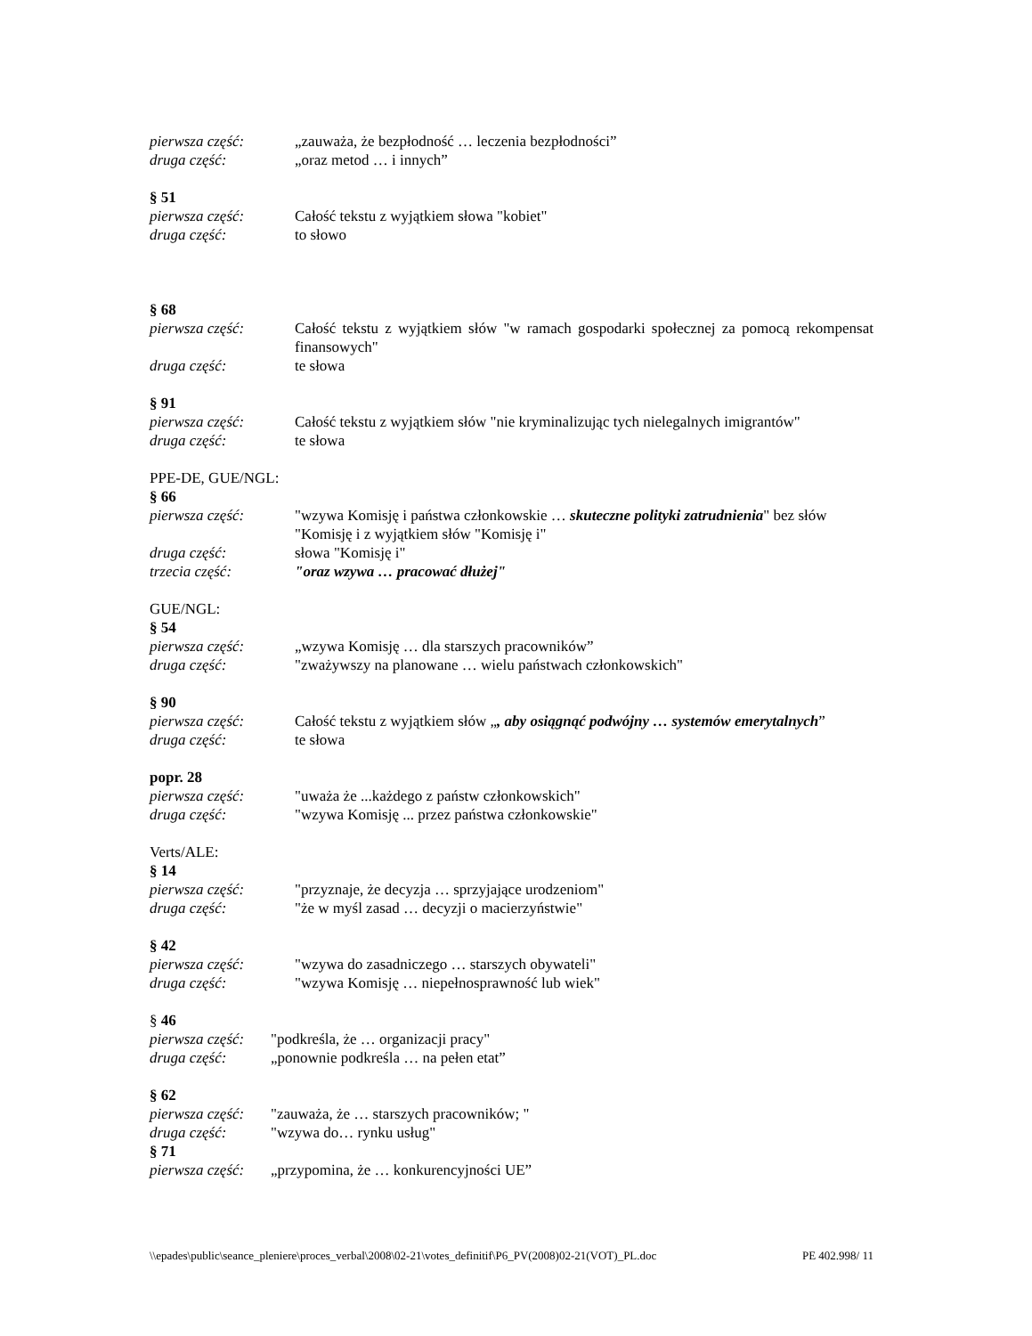pierwsza część: „zauważa, że bezpłodność … leczenia bezpłodności”
druga część: „oraz metod … i innych”
§ 51
pierwsza część: Całość tekstu z wyjątkiem słowa "kobiet"
druga część: to słowo
§ 68
pierwsza część: Całość tekstu z wyjątkiem słów "w ramach gospodarki społecznej za pomocą rekompensat finansowych"
druga część: te słowa
§ 91
pierwsza część: Całość tekstu z wyjątkiem słów "nie kryminalizując tych nielegalnych imigrantów"
druga część: te słowa
PPE-DE, GUE/NGL:
§ 66
pierwsza część: "wzywa Komisję i państwa członkowskie … skuteczne polityki zatrudnienia" bez słów "Komisję i z wyjątkiem słów "Komisję i"
druga część: słowa "Komisję i"
trzecia część: "oraz wzywa … pracować dłużej"
GUE/NGL:
§ 54
pierwsza część: „wzywa Komisję … dla starszych pracowników”
druga część: "zważywszy na planowane … wielu państwach członkowskich"
§ 90
pierwsza część: Całość tekstu z wyjątkiem słów „, aby osiągnąć podwójny … systemów emerytalnych”
druga część: te słowa
popr. 28
pierwsza część: "uważa że ...każdego z państw członkowskich"
druga część: "wzywa Komisję ... przez państwa członkowskie"
Verts/ALE:
§ 14
pierwsza część: "przyznaje, że decyzja … sprzyjające urodzeniom"
druga część: "że w myśl zasad … decyzji o macierzyństwie"
§ 42
pierwsza część: "wzywa do zasadniczego … starszych obywateli"
druga część: "wzywa Komisję … niepełnosprawność lub wiek"
§ 46
pierwsza część:
"podkreśla, że … organizacji pracy"
druga część: „ponownie podkreśla … na pełen etat”
§ 62
pierwsza część:
"zauważa, że … starszych pracowników; "
druga część: "wzywa do… rynku usług"
§ 71
pierwsza część:
„przypomina, że … konkurencyjności UE”
\\epades\public\seance_pleniere\proces_verbal\2008\02-21\votes_definitif\P6_PV(2008)02-21(VOT)_PL.doc PE 402.998/ 11